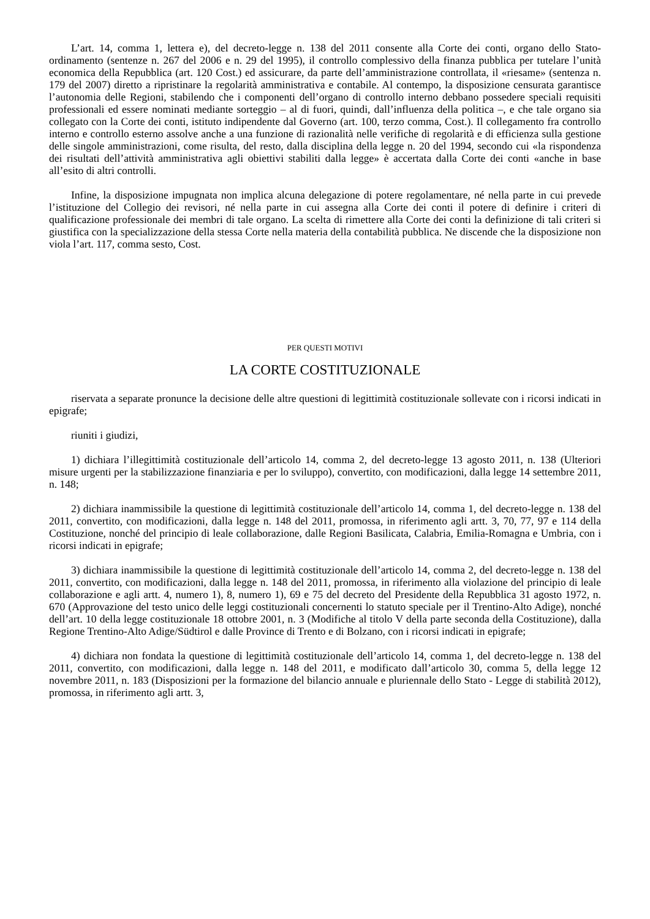L’art. 14, comma 1, lettera e), del decreto-legge n. 138 del 2011 consente alla Corte dei conti, organo dello Stato-ordinamento (sentenze n. 267 del 2006 e n. 29 del 1995), il controllo complessivo della finanza pubblica per tutelare l’unità economica della Repubblica (art. 120 Cost.) ed assicurare, da parte dell’amministrazione controllata, il «riesame» (sentenza n. 179 del 2007) diretto a ripristinare la regolarità amministrativa e contabile. Al contempo, la disposizione censurata garantisce l’autonomia delle Regioni, stabilendo che i componenti dell’organo di controllo interno debbano possedere speciali requisiti professionali ed essere nominati mediante sorteggio – al di fuori, quindi, dall’influenza della politica –, e che tale organo sia collegato con la Corte dei conti, istituto indipendente dal Governo (art. 100, terzo comma, Cost.). Il collegamento fra controllo interno e controllo esterno assolve anche a una funzione di razionalità nelle verifiche di regolarità e di efficienza sulla gestione delle singole amministrazioni, come risulta, del resto, dalla disciplina della legge n. 20 del 1994, secondo cui «la rispondenza dei risultati dell’attività amministrativa agli obiettivi stabiliti dalla legge» è accertata dalla Corte dei conti «anche in base all’esito di altri controlli.
Infine, la disposizione impugnata non implica alcuna delegazione di potere regolamentare, né nella parte in cui prevede l’istituzione del Collegio dei revisori, né nella parte in cui assegna alla Corte dei conti il potere di definire i criteri di qualificazione professionale dei membri di tale organo. La scelta di rimettere alla Corte dei conti la definizione di tali criteri si giustifica con la specializzazione della stessa Corte nella materia della contabilità pubblica. Ne discende che la disposizione non viola l’art. 117, comma sesto, Cost.
PER QUESTI MOTIVI
LA CORTE COSTITUZIONALE
riservata a separate pronunce la decisione delle altre questioni di legittimità costituzionale sollevate con i ricorsi indicati in epigrafe;
riuniti i giudizi,
1) dichiara l’illegittimità costituzionale dell’articolo 14, comma 2, del decreto-legge 13 agosto 2011, n. 138 (Ulteriori misure urgenti per la stabilizzazione finanziaria e per lo sviluppo), convertito, con modificazioni, dalla legge 14 settembre 2011, n. 148;
2) dichiara inammissibile la questione di legittimità costituzionale dell’articolo 14, comma 1, del decreto-legge n. 138 del 2011, convertito, con modificazioni, dalla legge n. 148 del 2011, promossa, in riferimento agli artt. 3, 70, 77, 97 e 114 della Costituzione, nonché del principio di leale collaborazione, dalle Regioni Basilicata, Calabria, Emilia-Romagna e Umbria, con i ricorsi indicati in epigrafe;
3) dichiara inammissibile la questione di legittimità costituzionale dell’articolo 14, comma 2, del decreto-legge n. 138 del 2011, convertito, con modificazioni, dalla legge n. 148 del 2011, promossa, in riferimento alla violazione del principio di leale collaborazione e agli artt. 4, numero 1), 8, numero 1), 69 e 75 del decreto del Presidente della Repubblica 31 agosto 1972, n. 670 (Approvazione del testo unico delle leggi costituzionali concernenti lo statuto speciale per il Trentino-Alto Adige), nonché dell’art. 10 della legge costituzionale 18 ottobre 2001, n. 3 (Modifiche al titolo V della parte seconda della Costituzione), dalla Regione Trentino-Alto Adige/Südtirol e dalle Province di Trento e di Bolzano, con i ricorsi indicati in epigrafe;
4) dichiara non fondata la questione di legittimità costituzionale dell’articolo 14, comma 1, del decreto-legge n. 138 del 2011, convertito, con modificazioni, dalla legge n. 148 del 2011, e modificato dall’articolo 30, comma 5, della legge 12 novembre 2011, n. 183 (Disposizioni per la formazione del bilancio annuale e pluriennale dello Stato - Legge di stabilità 2012), promossa, in riferimento agli artt. 3,